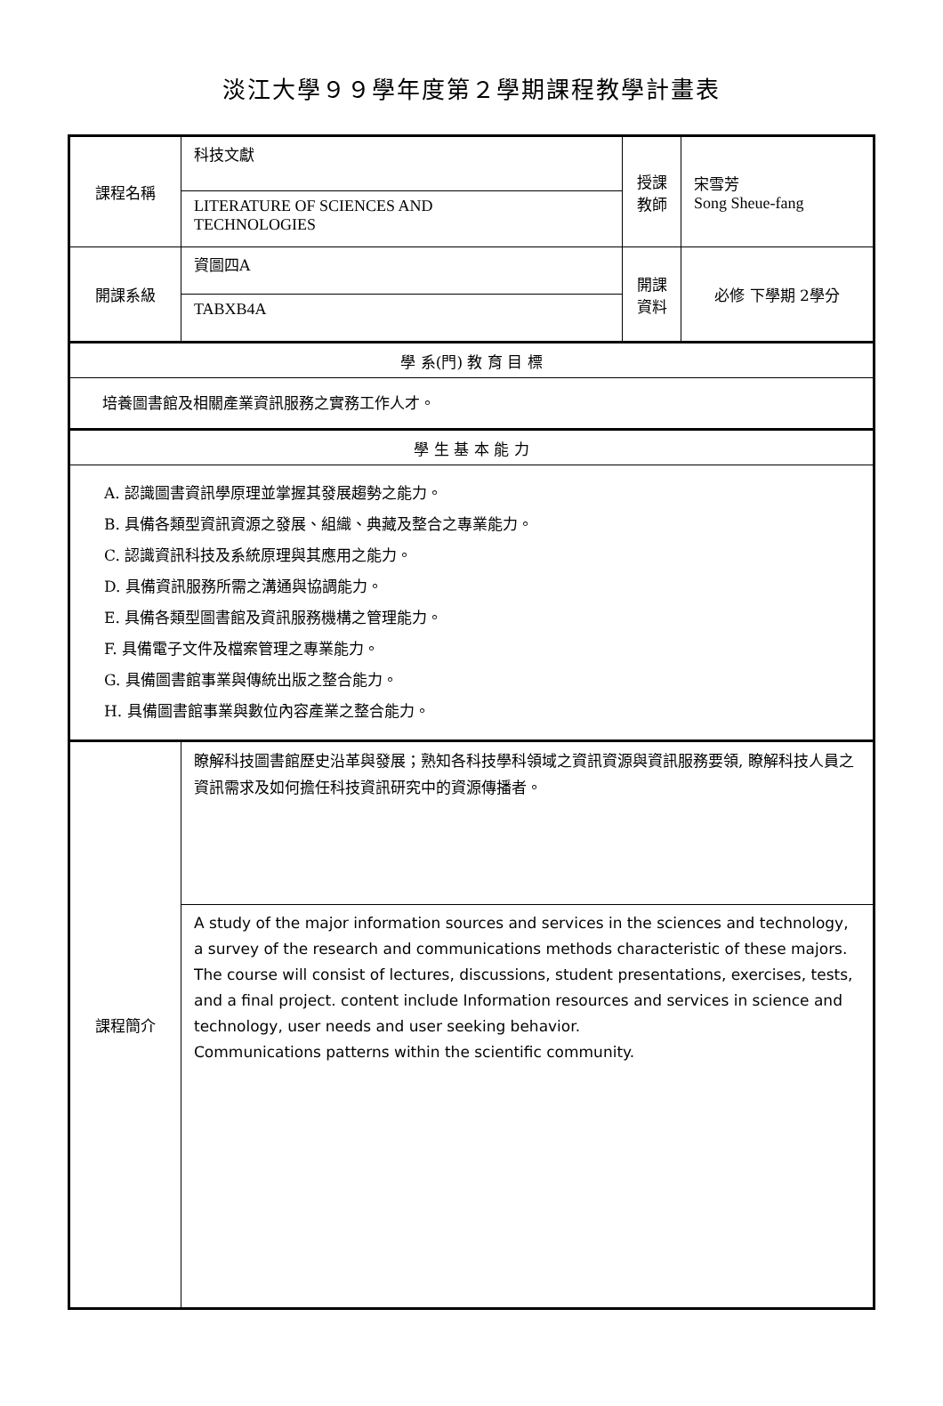淡江大學９９學年度第２學期課程教學計畫表
| 課程名稱 | 科技文獻 | 授課 教師 | 宋雪芳 Song Sheue-fang |
| | LITERATURE OF SCIENCES AND TECHNOLOGIES | | |
| 開課系級 | 資圖四A | 開課 資料 | 必修 下學期 2學分 |
| | TABXB4A | | |
| 學 系(門) 教 育 目 標 | | | |
| 培養圖書館及相關產業資訊服務之實務工作人才。 | | | |
| 學 生 基 本 能 力 | | | |
| A. 認識圖書資訊學原理並掌握其發展趨勢之能力。 B. 具備各類型資訊資源之發展、組織、典藏及整合之專業能力。 C. 認識資訊科技及系統原理與其應用之能力。 D. 具備資訊服務所需之溝通與協調能力。 E. 具備各類型圖書館及資訊服務機構之管理能力。 F. 具備電子文件及檔案管理之專業能力。 G. 具備圖書館事業與傳統出版之整合能力。 H. 具備圖書館事業與數位內容產業之整合能力。 | | | |
| 課程簡介 | 瞭解科技圖書館歷史沿革與發展；熟知各科技學科領域之資訊資源與資訊服務要領, 瞭解科技人員之資訊需求及如何擔任科技資訊研究中的資源傳播者。 | | |
| | A study of the major information sources and services in the sciences and technology, a survey of the research and communications methods characteristic of these majors. The course will consist of lectures, discussions, student presentations, exercises, tests, and a final project. content include Information resources and services in science and technology, user needs and user seeking behavior. Communications patterns within the scientific community. | | |